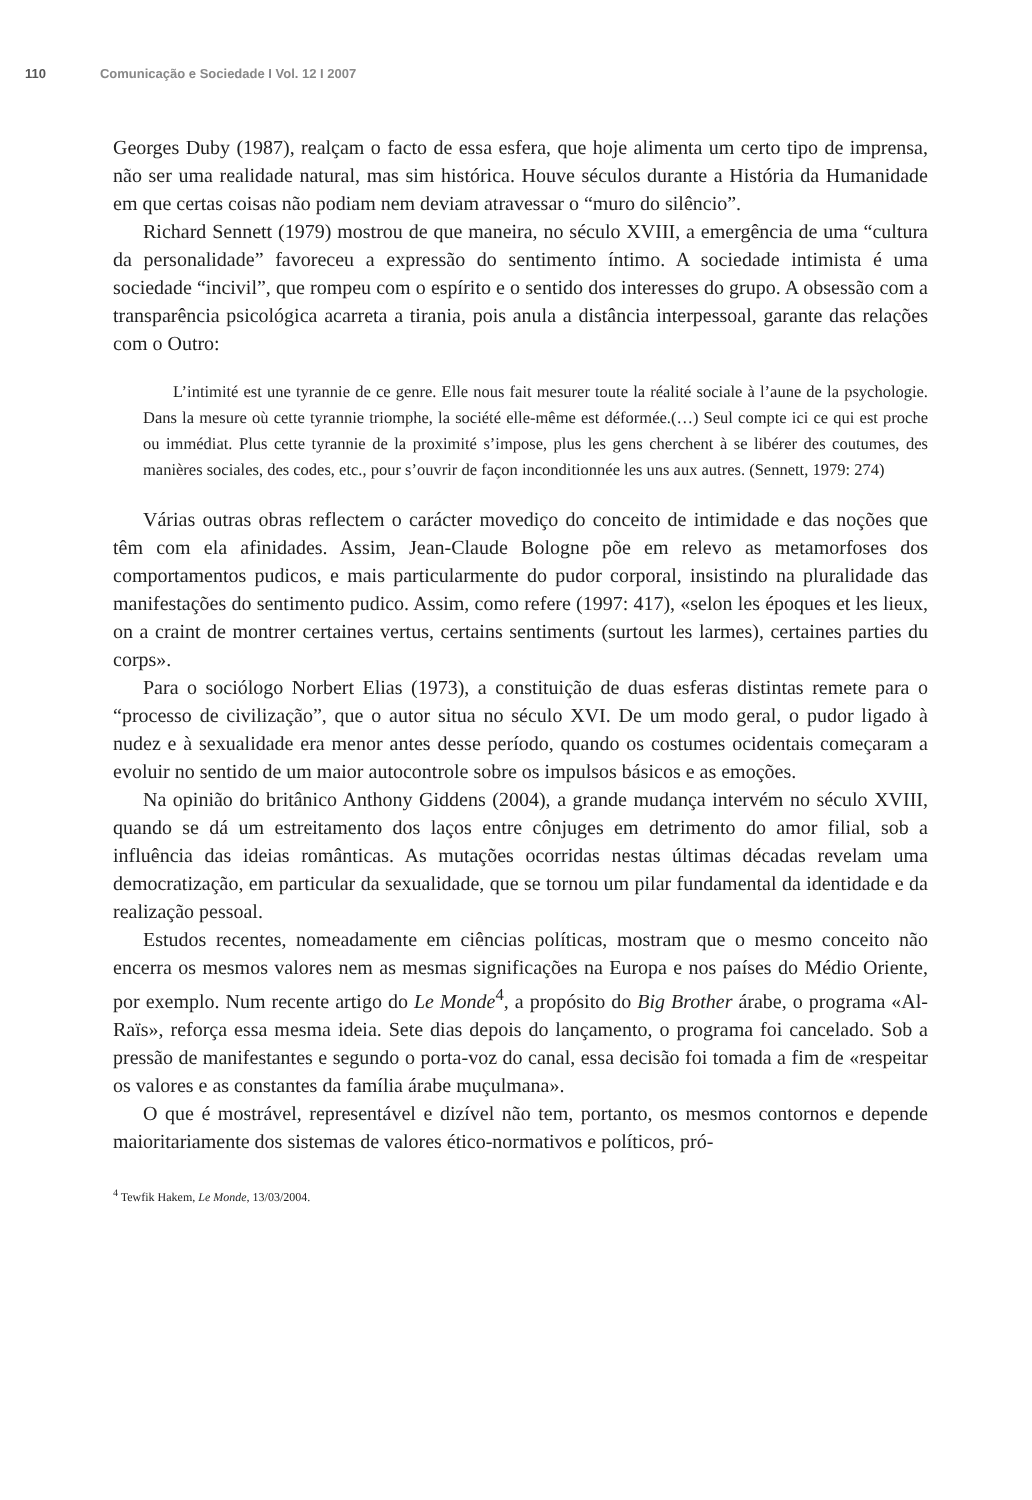110 Comunicação e Sociedade I Vol. 12 I 2007
Georges Duby (1987), realçam o facto de essa esfera, que hoje alimenta um certo tipo de imprensa, não ser uma realidade natural, mas sim histórica. Houve séculos durante a História da Humanidade em que certas coisas não podiam nem deviam atravessar o “muro do silêncio”.
Richard Sennett (1979) mostrou de que maneira, no século XVIII, a emergência de uma “cultura da personalidade” favoreceu a expressão do sentimento íntimo. A sociedade intimista é uma sociedade “incivil”, que rompeu com o espírito e o sentido dos interesses do grupo. A obsessão com a transparência psicológica acarreta a tirania, pois anula a distância interpessoal, garante das relações com o Outro:
L’intimité est une tyrannie de ce genre. Elle nous fait mesurer toute la réalité sociale à l’aune de la psychologie. Dans la mesure où cette tyrannie triomphe, la société elle-même est déformée.(…) Seul compte ici ce qui est proche ou immédiat. Plus cette tyrannie de la proximité s’impose, plus les gens cherchent à se libérer des coutumes, des manières sociales, des codes, etc., pour s’ouvrir de façon inconditionnée les uns aux autres. (Sennett, 1979: 274)
Várias outras obras reflectem o carácter movediço do conceito de intimidade e das noções que têm com ela afinidades. Assim, Jean-Claude Bologne põe em relevo as metamorfoses dos comportamentos pudicos, e mais particularmente do pudor corporal, insistindo na pluralidade das manifestações do sentimento pudico. Assim, como refere (1997: 417), «selon les époques et les lieux, on a craint de montrer certaines vertus, certains sentiments (surtout les larmes), certaines parties du corps».
Para o sociólogo Norbert Elias (1973), a constituição de duas esferas distintas remete para o “processo de civilização”, que o autor situa no século XVI. De um modo geral, o pudor ligado à nudez e à sexualidade era menor antes desse período, quando os costumes ocidentais começaram a evoluir no sentido de um maior autocontrole sobre os impulsos básicos e as emoções.
Na opinião do britânico Anthony Giddens (2004), a grande mudança intervém no século XVIII, quando se dá um estreitamento dos laços entre cônjuges em detrimento do amor filial, sob a influência das ideias românticas. As mutações ocorridas nestas últimas décadas revelam uma democratização, em particular da sexualidade, que se tornou um pilar fundamental da identidade e da realização pessoal.
Estudos recentes, nomeadamente em ciências políticas, mostram que o mesmo conceito não encerra os mesmos valores nem as mesmas significações na Europa e nos países do Médio Oriente, por exemplo. Num recente artigo do Le Monde<sup>4</sup>, a propósito do Big Brother árabe, o programa «Al-Raïs», reforça essa mesma ideia. Sete dias depois do lançamento, o programa foi cancelado. Sob a pressão de manifestantes e segundo o porta-voz do canal, essa decisão foi tomada a fim de «respeitar os valores e as constantes da família árabe muçulmana».
O que é mostrável, representável e dizível não tem, portanto, os mesmos contornos e depende maioritariamente dos sistemas de valores ético-normativos e políticos, pró-
<sup>4</sup> Tewfik Hakem, Le Monde, 13/03/2004.